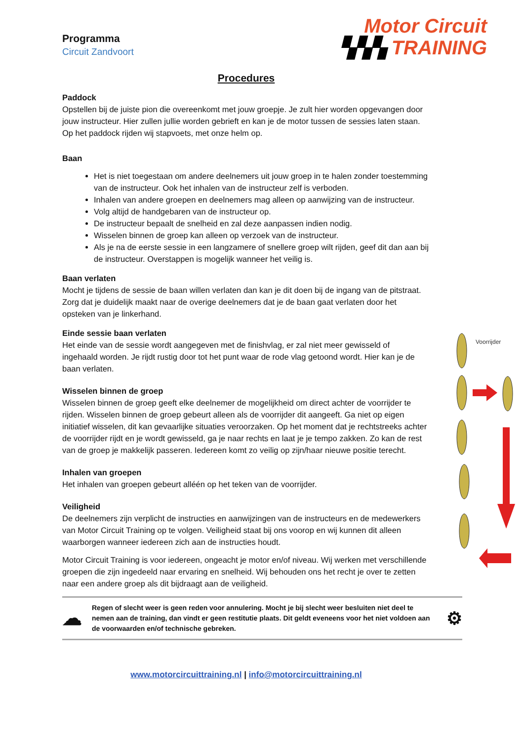Programma
Circuit Zandvoort
Motor Circuit
▚▚▚ TRAINING
Procedures
Paddock
Opstellen bij de juiste pion die overeenkomt met jouw groepje. Je zult hier worden opgevangen door jouw instructeur. Hier zullen jullie worden gebrieft en kan je de motor tussen de sessies laten staan. Op het paddock rijden wij stapvoets, met onze helm op.
Baan
Het is niet toegestaan om andere deelnemers uit jouw groep in te halen zonder toestemming van de instructeur. Ook het inhalen van de instructeur zelf is verboden.
Inhalen van andere groepen en deelnemers mag alleen op aanwijzing van de instructeur.
Volg altijd de handgebaren van de instructeur op.
De instructeur bepaalt de snelheid en zal deze aanpassen indien nodig.
Wisselen binnen de groep kan alleen op verzoek van de instructeur.
Als je na de eerste sessie in een langzamere of snellere groep wilt rijden, geef dit dan aan bij de instructeur. Overstappen is mogelijk wanneer het veilig is.
Baan verlaten
Mocht je tijdens de sessie de baan willen verlaten dan kan je dit doen bij de ingang van de pitstraat. Zorg dat je duidelijk maakt naar de overige deelnemers dat je de baan gaat verlaten door het opsteken van je linkerhand.
Einde sessie baan verlaten
Het einde van de sessie wordt aangegeven met de finishvlag, er zal niet meer gewisseld of ingehaald worden. Je rijdt rustig door tot het punt waar de rode vlag getoond wordt. Hier kan je de baan verlaten.
Wisselen binnen de groep
Wisselen binnen de groep geeft elke deelnemer de mogelijkheid om direct achter de voorrijder te rijden. Wisselen binnen de groep gebeurt alleen als de voorrijder dit aangeeft. Ga niet op eigen initiatief wisselen, dit kan gevaarlijke situaties veroorzaken. Op het moment dat je rechtstreeks achter de voorrijder rijdt en je wordt gewisseld, ga je naar rechts en laat je je tempo zakken. Zo kan de rest van de groep je makkelijk passeren. Iedereen komt zo veilig op zijn/haar nieuwe positie terecht.
Inhalen van groepen
Het inhalen van groepen gebeurt alléén op het teken van de voorrijder.
Veiligheid
De deelnemers zijn verplicht de instructies en aanwijzingen van de instructeurs en de medewerkers van Motor Circuit Training op te volgen. Veiligheid staat bij ons voorop en wij kunnen dit alleen waarborgen wanneer iedereen zich aan de instructies houdt.
Motor Circuit Training is voor iedereen, ongeacht je motor en/of niveau. Wij werken met verschillende groepen die zijn ingedeeld naar ervaring en snelheid. Wij behouden ons het recht je over te zetten naar een andere groep als dit bijdraagt aan de veiligheid.
☁
Regen of slecht weer is geen reden voor annulering. Mocht je bij slecht weer besluiten niet deel te nemen aan de training, dan vindt er geen restitutie plaats. Dit geldt eveneens voor het niet voldoen aan de voorwaarden en/of technische gebreken.
⚙
www.motorcircuittraining.nl | info@motorcircuittraining.nl
Voorrijder